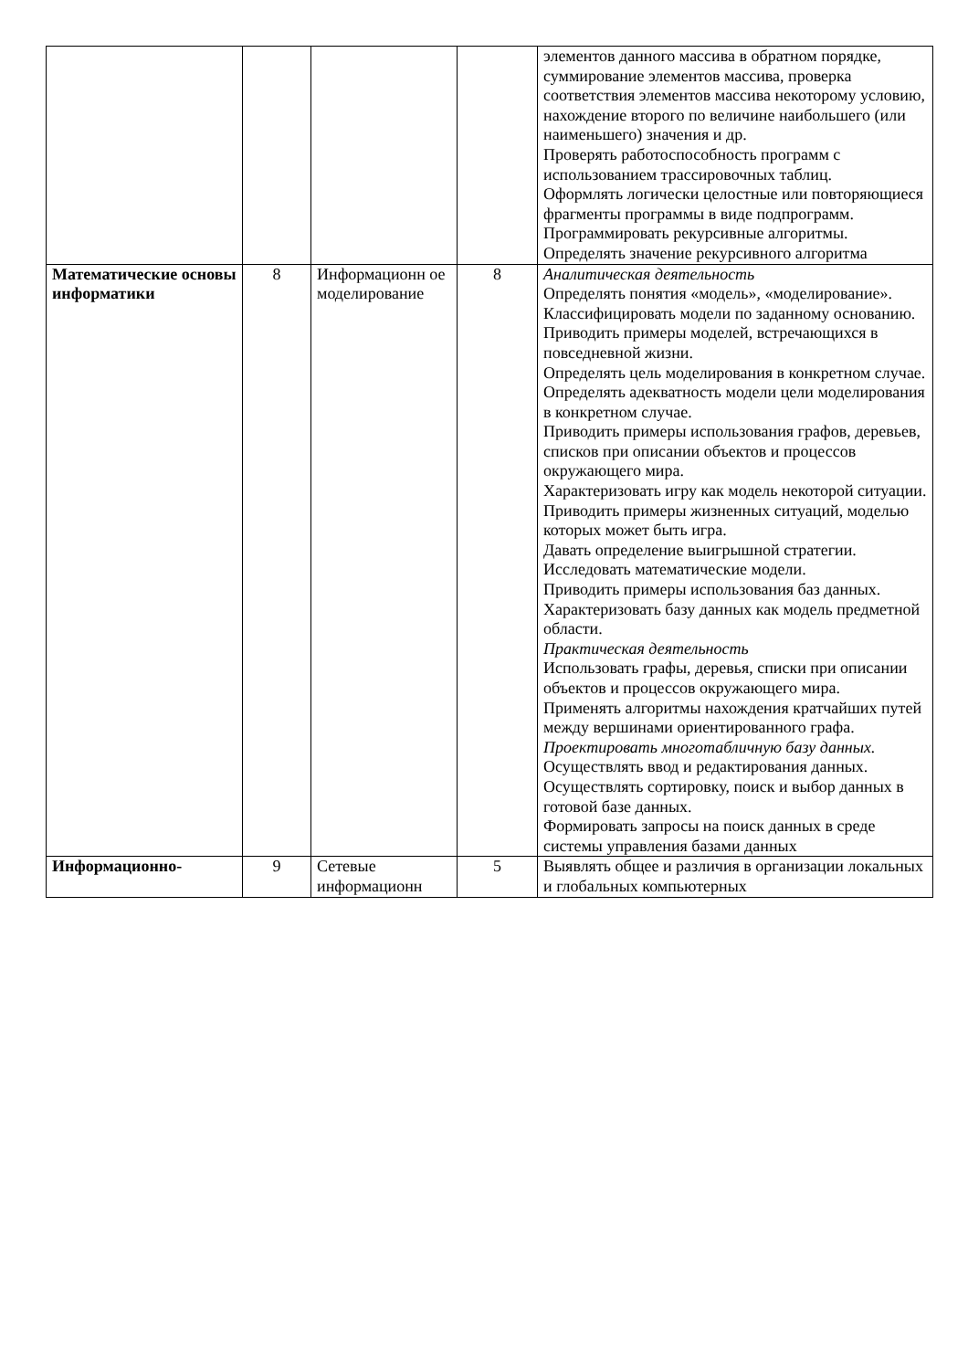| | | | | элементов данного массива в обратном порядке, суммирование элементов массива, проверка соответствия элементов массива некоторому условию, нахождение второго по величине наибольшего (или наименьшего) значения и др. Проверять работоспособность программ с использованием трассировочных таблиц. Оформлять логически целостные или повторяющиеся фрагменты программы в виде подпрограмм. Программировать рекурсивные алгоритмы. Определять значение рекурсивного алгоритма |
| Математические основы информатики | 8 | Информационн ое моделирование | 8 | Аналитическая деятельность Определять понятия «модель», «моделирование». Классифицировать модели по заданному основанию. Приводить примеры моделей, встречающихся в повседневной жизни. Определять цель моделирования в конкретном случае. Определять адекватность модели цели моделирования в конкретном случае. Приводить примеры использования графов, деревьев, списков при описании объектов и процессов окружающего мира. Характеризовать игру как модель некоторой ситуации. Приводить примеры жизненных ситуаций, моделью которых может быть игра. Давать определение выигрышной стратегии. Исследовать математические модели. Приводить примеры использования баз данных. Характеризовать базу данных как модель предметной области. Практическая деятельность Использовать графы, деревья, списки при описании объектов и процессов окружающего мира. Применять алгоритмы нахождения кратчайших путей между вершинами ориентированного графа. Проектировать многотабличную базу данных. Осуществлять ввод и редактирования данных. Осуществлять сортировку, поиск и выбор данных в готовой базе данных. Формировать запросы на поиск данных в среде системы управления базами данных |
| Информационно- | 9 | Сетевые информационн | 5 | Выявлять общее и различия в организации локальных и глобальных компьютерных |